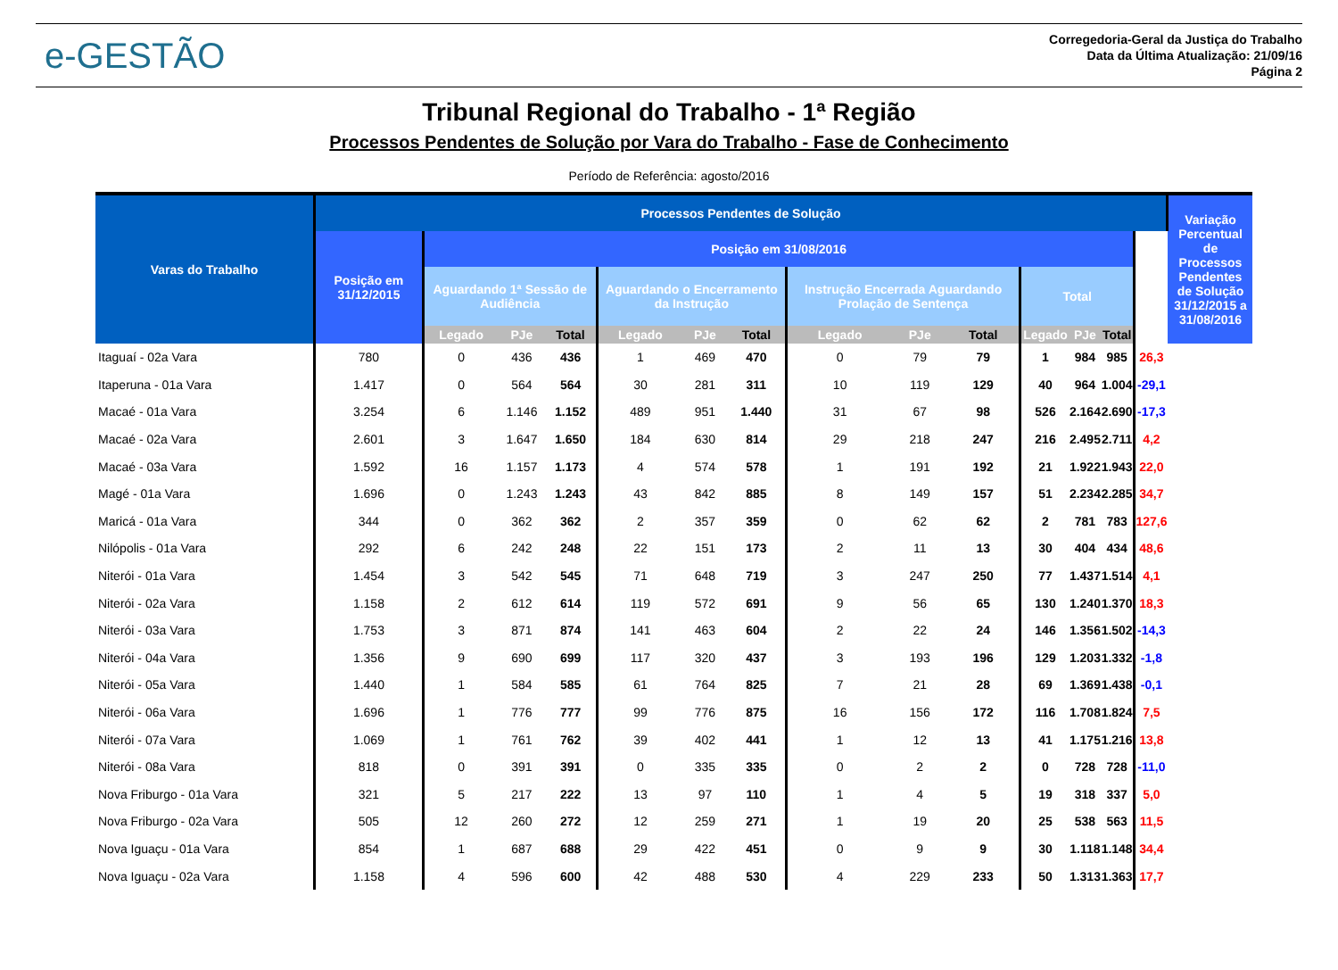e-GESTÃO
Corregedoria-Geral da Justiça do Trabalho
Data da Última Atualização: 21/09/16
Página 2
Tribunal Regional do Trabalho - 1ª Região
Processos Pendentes de Solução por Vara do Trabalho - Fase de Conhecimento
Período de Referência: agosto/2016
| Varas do Trabalho | Processos Pendentes de Solução | | | | | | | | | | | | | | Variação Percentual de Processos Pendentes de Solução 31/12/2015 a 31/08/2016 |
| --- | --- | --- | --- | --- | --- | --- | --- | --- | --- | --- | --- | --- | --- | --- | --- |
| | Posição em 31/12/2015 | Posição em 31/08/2016 | | | | | | | | | | | | | |
| | | Aguardando 1ª Sessão de Audiência | | | Aguardando o Encerramento da Instrução | | | Instrução Encerrada Aguardando Prolação de Sentença | | | Total | | | | |
| | | Legado | PJe | Total | Legado | PJe | Total | Legado | PJe | Total | Legado | PJe | Total | | |
| Itaguaí - 02a Vara | 780 | 0 | 436 | 436 | 1 | 469 | 470 | 0 | 79 | 79 | 1 | 984 | 985 | 26,3 | |
| Itaperuna - 01a Vara | 1.417 | 0 | 564 | 564 | 30 | 281 | 311 | 10 | 119 | 129 | 40 | 964 | 1.004 | -29,1 | |
| Macaé - 01a Vara | 3.254 | 6 | 1.146 | 1.152 | 489 | 951 | 1.440 | 31 | 67 | 98 | 526 | 2.164 | 2.690 | -17,3 | |
| Macaé - 02a Vara | 2.601 | 3 | 1.647 | 1.650 | 184 | 630 | 814 | 29 | 218 | 247 | 216 | 2.495 | 2.711 | 4,2 | |
| Macaé - 03a Vara | 1.592 | 16 | 1.157 | 1.173 | 4 | 574 | 578 | 1 | 191 | 192 | 21 | 1.922 | 1.943 | 22,0 | |
| Magé - 01a Vara | 1.696 | 0 | 1.243 | 1.243 | 43 | 842 | 885 | 8 | 149 | 157 | 51 | 2.234 | 2.285 | 34,7 | |
| Maricá - 01a Vara | 344 | 0 | 362 | 362 | 2 | 357 | 359 | 0 | 62 | 62 | 2 | 781 | 783 | 127,6 | |
| Nilópolis - 01a Vara | 292 | 6 | 242 | 248 | 22 | 151 | 173 | 2 | 11 | 13 | 30 | 404 | 434 | 48,6 | |
| Niterói - 01a Vara | 1.454 | 3 | 542 | 545 | 71 | 648 | 719 | 3 | 247 | 250 | 77 | 1.437 | 1.514 | 4,1 | |
| Niterói - 02a Vara | 1.158 | 2 | 612 | 614 | 119 | 572 | 691 | 9 | 56 | 65 | 130 | 1.240 | 1.370 | 18,3 | |
| Niterói - 03a Vara | 1.753 | 3 | 871 | 874 | 141 | 463 | 604 | 2 | 22 | 24 | 146 | 1.356 | 1.502 | -14,3 | |
| Niterói - 04a Vara | 1.356 | 9 | 690 | 699 | 117 | 320 | 437 | 3 | 193 | 196 | 129 | 1.203 | 1.332 | -1,8 | |
| Niterói - 05a Vara | 1.440 | 1 | 584 | 585 | 61 | 764 | 825 | 7 | 21 | 28 | 69 | 1.369 | 1.438 | -0,1 | |
| Niterói - 06a Vara | 1.696 | 1 | 776 | 777 | 99 | 776 | 875 | 16 | 156 | 172 | 116 | 1.708 | 1.824 | 7,5 | |
| Niterói - 07a Vara | 1.069 | 1 | 761 | 762 | 39 | 402 | 441 | 1 | 12 | 13 | 41 | 1.175 | 1.216 | 13,8 | |
| Niterói - 08a Vara | 818 | 0 | 391 | 391 | 0 | 335 | 335 | 0 | 2 | 2 | 0 | 728 | 728 | -11,0 | |
| Nova Friburgo - 01a Vara | 321 | 5 | 217 | 222 | 13 | 97 | 110 | 1 | 4 | 5 | 19 | 318 | 337 | 5,0 | |
| Nova Friburgo - 02a Vara | 505 | 12 | 260 | 272 | 12 | 259 | 271 | 1 | 19 | 20 | 25 | 538 | 563 | 11,5 | |
| Nova Iguaçu - 01a Vara | 854 | 1 | 687 | 688 | 29 | 422 | 451 | 0 | 9 | 9 | 30 | 1.118 | 1.148 | 34,4 | |
| Nova Iguaçu - 02a Vara | 1.158 | 4 | 596 | 600 | 42 | 488 | 530 | 4 | 229 | 233 | 50 | 1.313 | 1.363 | 17,7 | |